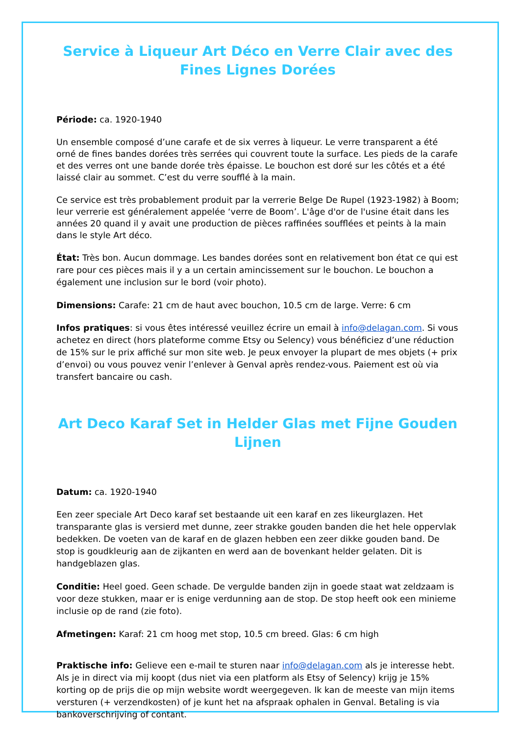Service à Liqueur Art Déco en Verre Clair avec des Fines Lignes Dorées
Période: ca. 1920-1940
Un ensemble composé d’une carafe et de six verres à liqueur. Le verre transparent a été orné de fines bandes dorées très serrées qui couvrent toute la surface. Les pieds de la carafe et des verres ont une bande dorée très épaisse. Le bouchon est doré sur les côtés et a été laissé clair au sommet. C’est du verre soufflé à la main.
Ce service est très probablement produit par la verrerie Belge De Rupel (1923-1982) à Boom; leur verrerie est généralement appelée ‘verre de Boom’. L'âge d'or de l'usine était dans les années 20 quand il y avait une production de pièces raffinées soufflées et peints à la main dans le style Art déco.
État: Très bon. Aucun dommage. Les bandes dorées sont en relativement bon état ce qui est rare pour ces pièces mais il y a un certain amincissement sur le bouchon. Le bouchon a également une inclusion sur le bord (voir photo).
Dimensions: Carafe: 21 cm de haut avec bouchon, 10.5 cm de large. Verre: 6 cm
Infos pratiques: si vous êtes intéressé veuillez écrire un email à info@delagan.com. Si vous achetez en direct (hors plateforme comme Etsy ou Selency) vous bénéficiez d’une réduction de 15% sur le prix affiché sur mon site web. Je peux envoyer la plupart de mes objets (+ prix d’envoi) ou vous pouvez venir l’enlever à Genval après rendez-vous. Paiement est où via transfert bancaire ou cash.
Art Deco Karaf Set in Helder Glas met Fijne Gouden Lijnen
Datum: ca. 1920-1940
Een zeer speciale Art Deco karaf set bestaande uit een karaf en zes likeurglazen. Het transparante glas is versierd met dunne, zeer strakke gouden banden die het hele oppervlak bedekken. De voeten van de karaf en de glazen hebben een zeer dikke gouden band. De stop is goudkleurig aan de zijkanten en werd aan de bovenkant helder gelaten. Dit is handgeblazen glas.
Conditie: Heel goed. Geen schade. De vergulde banden zijn in goede staat wat zeldzaam is voor deze stukken, maar er is enige verdunning aan de stop. De stop heeft ook een minieme inclusie op de rand (zie foto).
Afmetingen: Karaf: 21 cm hoog met stop, 10.5 cm breed. Glas: 6 cm high
Praktische info: Gelieve een e-mail te sturen naar info@delagan.com als je interesse hebt. Als je in direct via mij koopt (dus niet via een platform als Etsy of Selency) krijg je 15% korting op de prijs die op mijn website wordt weergegeven. Ik kan de meeste van mijn items versturen (+ verzendkosten) of je kunt het na afspraak ophalen in Genval. Betaling is via bankoverschrijving of contant.